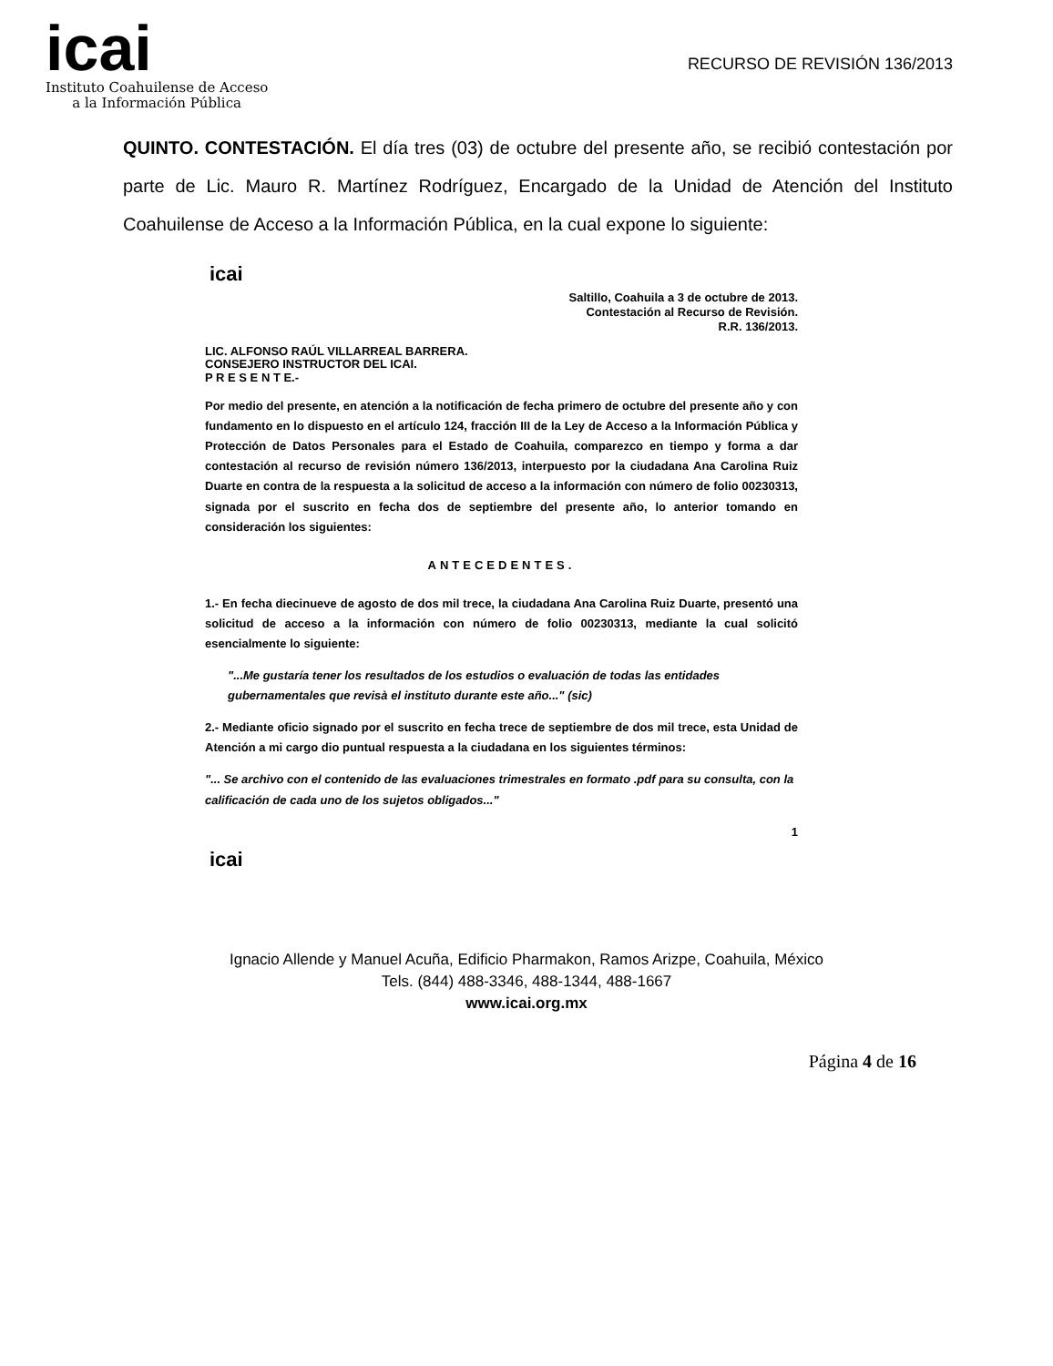icai
Instituto Coahuilense de Acceso
a la Información Pública
RECURSO DE REVISIÓN 136/2013
QUINTO. CONTESTACIÓN. El día tres (03) de octubre del presente año, se recibió contestación por parte de Lic. Mauro R. Martínez Rodríguez, Encargado de la Unidad de Atención del Instituto Coahuilense de Acceso a la Información Pública, en la cual expone lo siguiente:
icai
Saltillo, Coahuila a 3 de octubre de 2013.
Contestación al Recurso de Revisión.
R.R. 136/2013.
LIC. ALFONSO RAÚL VILLARREAL BARRERA.
CONSEJERO INSTRUCTOR DEL ICAI.
P R E S E N T E.-
Por medio del presente, en atención a la notificación de fecha primero de octubre del presente año y con fundamento en lo dispuesto en el artículo 124, fracción III de la Ley de Acceso a la Información Pública y Protección de Datos Personales para el Estado de Coahuila, comparezco en tiempo y forma a dar contestación al recurso de revisión número 136/2013, interpuesto por la ciudadana Ana Carolina Ruiz Duarte en contra de la respuesta a la solicitud de acceso a la información con número de folio 00230313, signada por el suscrito en fecha dos de septiembre del presente año, lo anterior tomando en consideración los siguientes:
ANTECEDENTES.
1.- En fecha diecinueve de agosto de dos mil trece, la ciudadana Ana Carolina Ruiz Duarte, presentó una solicitud de acceso a la información con número de folio 00230313, mediante la cual solicitó esencialmente lo siguiente:
"...Me gustaría tener los resultados de los estudios o evaluación de todas las entidades gubernamentales que revisà el instituto durante este año..." (sic)
2.- Mediante oficio signado por el suscrito en fecha trece de septiembre de dos mil trece, esta Unidad de Atención a mi cargo dio puntual respuesta a la ciudadana en los siguientes términos:
"... Se archivo con el contenido de las evaluaciones trimestrales en formato .pdf para su consulta, con la calificación de cada uno de los sujetos obligados..."
1
icai
Ignacio Allende y Manuel Acuña, Edificio Pharmakon, Ramos Arizpe, Coahuila, México
Tels. (844) 488-3346, 488-1344, 488-1667
www.icai.org.mx
Página 4 de 16